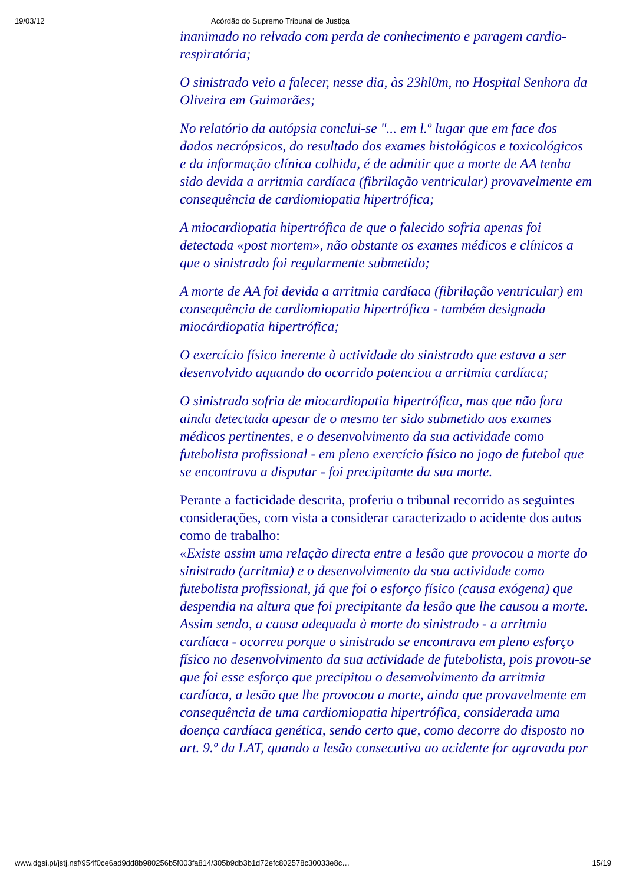19/03/12 Acórdão do Supremo Tribunal de Justiça
inanimado no relvado com perda de conhecimento e paragem cardio-respiratória;
O sinistrado veio a falecer, nesse dia, às 23hl0m, no Hospital Senhora da Oliveira em Guimarães;
No relatório da autópsia conclui-se "... em l.º lugar que em face dos dados necrópsicos, do resultado dos exames histológicos e toxicológicos e da informação clínica colhida, é de admitir que a morte de AA tenha sido devida a arritmia cardíaca (fibrilação ventricular) provavelmente em consequência de cardiomiopatia hipertrófica;
A miocardiopatia hipertrófica de que o falecido sofria apenas foi detectada «post mortem», não obstante os exames médicos e clínicos a que o sinistrado foi regularmente submetido;
A morte de AA foi devida a arritmia cardíaca (fibrilação ventricular) em consequência de cardiomiopatia hipertrófica - também designada miocárdiopatia hipertrófica;
O exercício físico inerente à actividade do sinistrado que estava a ser desenvolvido aquando do ocorrido potenciou a arritmia cardíaca;
O sinistrado sofria de miocardiopatia hipertrófica, mas que não fora ainda detectada apesar de o mesmo ter sido submetido aos exames médicos pertinentes, e o desenvolvimento da sua actividade como futebolista profissional - em pleno exercício físico no jogo de futebol que se encontrava a disputar - foi precipitante da sua morte.
Perante a facticidade descrita, proferiu o tribunal recorrido as seguintes considerações, com vista a considerar caracterizado o acidente dos autos como de trabalho:
«Existe assim uma relação directa entre a lesão que provocou a morte do sinistrado (arritmia) e o desenvolvimento da sua actividade como futebolista profissional, já que foi o esforço físico (causa exógena) que despendia na altura que foi precipitante da lesão que lhe causou a morte.
Assim sendo, a causa adequada à morte do sinistrado - a arritmia cardíaca - ocorreu porque o sinistrado se encontrava em pleno esforço físico no desenvolvimento da sua actividade de futebolista, pois provou-se que foi esse esforço que precipitou o desenvolvimento da arritmia cardíaca, a lesão que lhe provocou a morte, ainda que provavelmente em consequência de uma cardiomiopatia hipertrófica, considerada uma doença cardíaca genética, sendo certo que, como decorre do disposto no art. 9.º da LAT, quando a lesão consecutiva ao acidente for agravada por
www.dgsi.pt/jstj.nsf/954f0ce6ad9dd8b980256b5f003fa814/305b9db3b1d72efc802578c30033e8c… 15/19